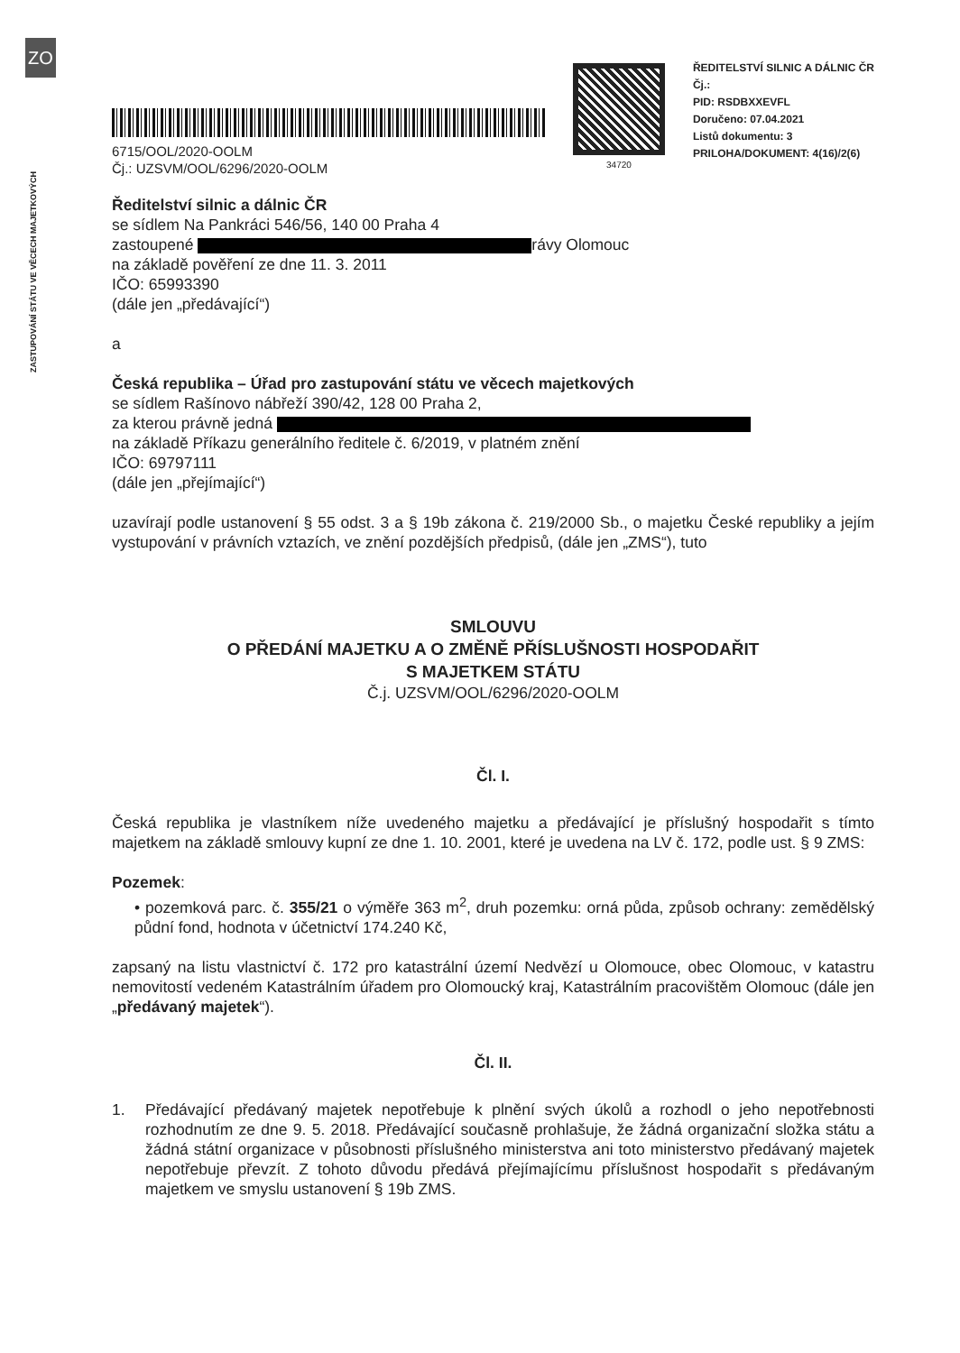ZO
ZASTUPOVÁNÍ STÁTU VE VĚCECH MAJETKOVÝCH
6715/OOL/2020-OOLM
Čj.: UZSVM/OOL/6296/2020-OOLM
34720
ŘEDITELSTVÍ SILNIC A DÁLNIC ČR
Čj.:
PID: RSDBXXEVFL
Doručeno: 07.04.2021
Listů dokumentu: 3
PRILOHA/DOKUMENT: 4(16)/2(6)
Ředitelství silnic a dálnic ČR
se sídlem Na Pankráci 546/56, 140 00 Praha 4
zastoupené rávy Olomouc
na základě pověření ze dne 11. 3. 2011
IČO: 65993390
(dále jen „předávající“)
a
Česká republika – Úřad pro zastupování státu ve věcech majetkových
se sídlem Rašínovo nábřeží 390/42, 128 00 Praha 2,
za kterou právně jedná
na základě Příkazu generálního ředitele č. 6/2019, v platném znění
IČO: 69797111
(dále jen „přejímající“)
uzavírají podle ustanovení § 55 odst. 3 a § 19b zákona č. 219/2000 Sb., o majetku České republiky a jejím vystupování v právních vztazích, ve znění pozdějších předpisů, (dále jen „ZMS“), tuto
SMLOUVU
O PŘEDÁNÍ MAJETKU A O ZMĚNĚ PŘÍSLUŠNOSTI HOSPODAŘIT
S MAJETKEM STÁTU
Č.j. UZSVM/OOL/6296/2020-OOLM
Čl. I.
Česká republika je vlastníkem níže uvedeného majetku a předávající je příslušný hospodařit s tímto majetkem na základě smlouvy kupní ze dne 1. 10. 2001, které je uvedena na LV č. 172, podle ust. § 9 ZMS:
Pozemek:
• pozemková parc. č. 355/21 o výměře 363 m<sup>2</sup>, druh pozemku: orná půda, způsob ochrany: zemědělský půdní fond, hodnota v účetnictví 174.240 Kč,
zapsaný na listu vlastnictví č. 172 pro katastrální území Nedvězí u Olomouce, obec Olomouc, v katastru nemovitostí vedeném Katastrálním úřadem pro Olomoucký kraj, Katastrálním pracovištěm Olomouc (dále jen „předávaný majetek“).
Čl. II.
1. Předávající předávaný majetek nepotřebuje k plnění svých úkolů a rozhodl o jeho nepotřebnosti rozhodnutím ze dne 9. 5. 2018. Předávající současně prohlašuje, že žádná organizační složka státu a žádná státní organizace v působnosti příslušného ministerstva ani toto ministerstvo předávaný majetek nepotřebuje převzít. Z tohoto důvodu předává přejímajícímu příslušnost hospodařit s předávaným majetkem ve smyslu ustanovení § 19b ZMS.